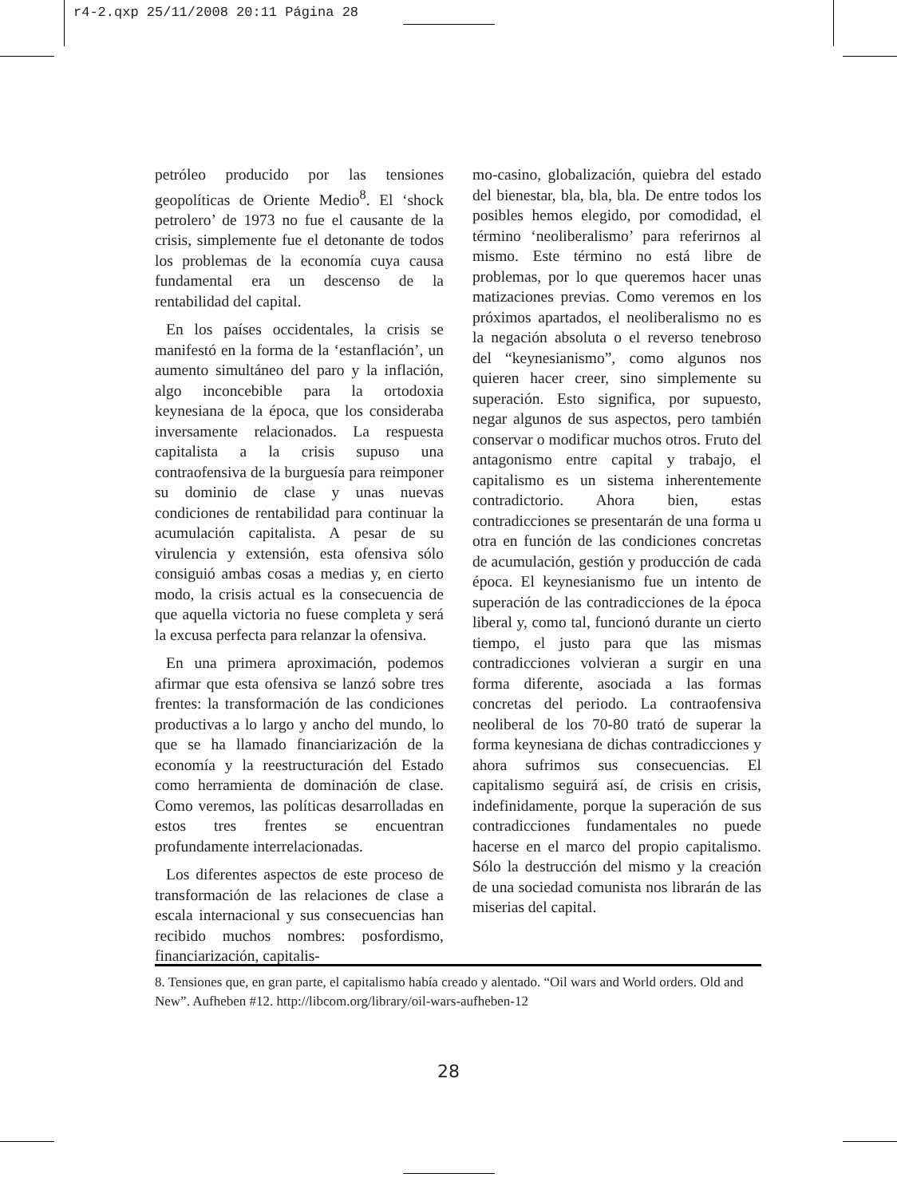r4-2.qxp 25/11/2008 20:11 Página 28
petróleo producido por las tensiones geopolíticas de Oriente Medio<sup>8</sup>. El ‘shock petrolero’ de 1973 no fue el causante de la crisis, simplemente fue el detonante de todos los problemas de la economía cuya causa fundamental era un descenso de la rentabilidad del capital.
En los países occidentales, la crisis se manifestó en la forma de la ‘estanflación’, un aumento simultáneo del paro y la inflación, algo inconcebible para la ortodoxia keynesiana de la época, que los consideraba inversamente relacionados. La respuesta capitalista a la crisis supuso una contraofensiva de la burguesía para reimponer su dominio de clase y unas nuevas condiciones de rentabilidad para continuar la acumulación capitalista. A pesar de su virulencia y extensión, esta ofensiva sólo consiguió ambas cosas a medias y, en cierto modo, la crisis actual es la consecuencia de que aquella victoria no fuese completa y será la excusa perfecta para relanzar la ofensiva.
En una primera aproximación, podemos afirmar que esta ofensiva se lanzó sobre tres frentes: la transformación de las condiciones productivas a lo largo y ancho del mundo, lo que se ha llamado financiarización de la economía y la reestructuración del Estado como herramienta de dominación de clase. Como veremos, las políticas desarrolladas en estos tres frentes se encuentran profundamente interrelacionadas.
Los diferentes aspectos de este proceso de transformación de las relaciones de clase a escala internacional y sus consecuencias han recibido muchos nombres: posfordismo, financiarización, capitalis-
mo-casino, globalización, quiebra del estado del bienestar, bla, bla, bla. De entre todos los posibles hemos elegido, por comodidad, el término ‘neoliberalismo’ para referirnos al mismo. Este término no está libre de problemas, por lo que queremos hacer unas matizaciones previas. Como veremos en los próximos apartados, el neoliberalismo no es la negación absoluta o el reverso tenebroso del “keynesianismo”, como algunos nos quieren hacer creer, sino simplemente su superación. Esto significa, por supuesto, negar algunos de sus aspectos, pero también conservar o modificar muchos otros. Fruto del antagonismo entre capital y trabajo, el capitalismo es un sistema inherentemente contradictorio. Ahora bien, estas contradicciones se presentarán de una forma u otra en función de las condiciones concretas de acumulación, gestión y producción de cada época. El keynesianismo fue un intento de superación de las contradicciones de la época liberal y, como tal, funcionó durante un cierto tiempo, el justo para que las mismas contradicciones volvieran a surgir en una forma diferente, asociada a las formas concretas del periodo. La contraofensiva neoliberal de los 70-80 trató de superar la forma keynesiana de dichas contradicciones y ahora sufrimos sus consecuencias. El capitalismo seguirá así, de crisis en crisis, indefinidamente, porque la superación de sus contradicciones fundamentales no puede hacerse en el marco del propio capitalismo. Sólo la destrucción del mismo y la creación de una sociedad comunista nos librarán de las miserias del capital.
8. Tensiones que, en gran parte, el capitalismo había creado y alentado. “Oil wars and World orders. Old and New”. Aufheben #12. http://libcom.org/library/oil-wars-aufheben-12
28